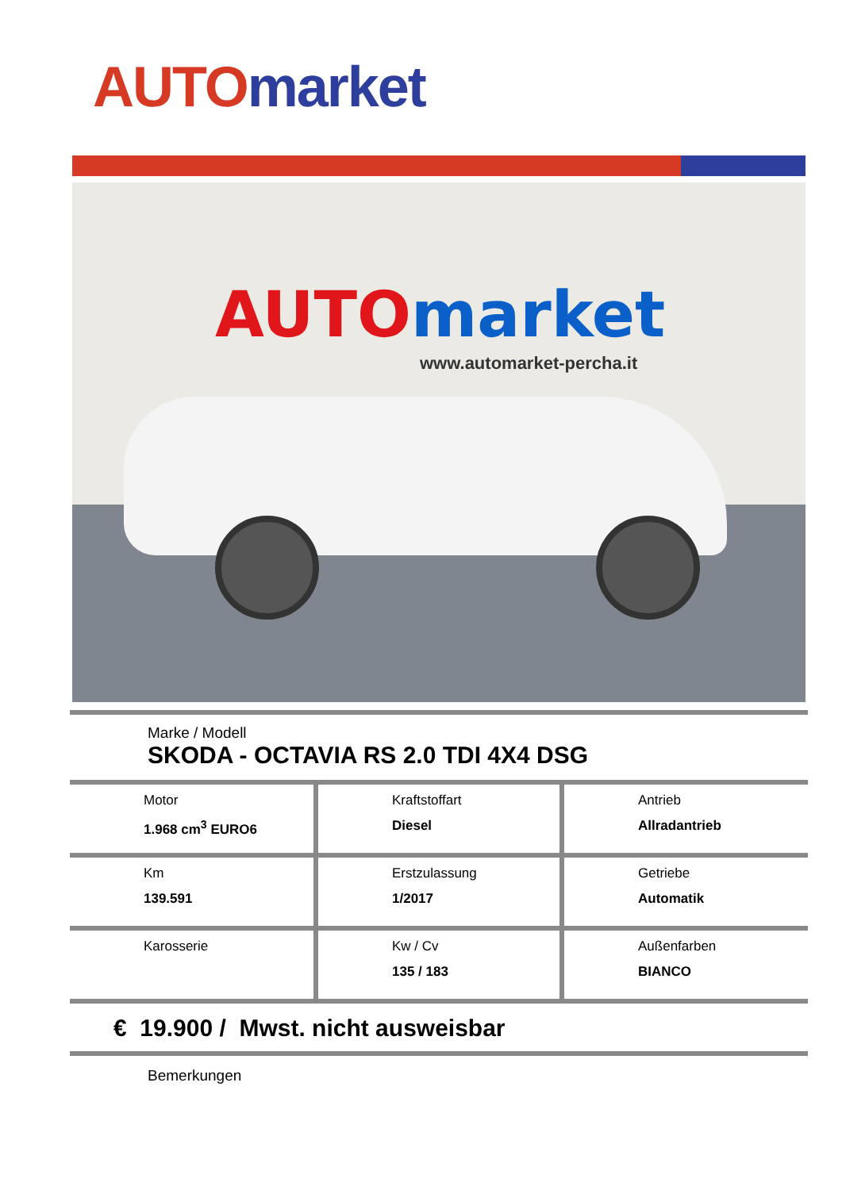AUTO market
AUTO market
www.automarket-percha.it
Marke / Modell
SKODA - OCTAVIA RS 2.0 TDI 4X4 DSG
| Motor 1.968 cm<sup>3</sup> EURO6 | Kraftstoffart Diesel | Antrieb Allradantrieb |
| Km 139.591 | Erstzulassung 1/2017 | Getriebe Automatik |
| Karosserie | Kw / Cv 135 / 183 | Außenfarben BIANCO |
€ 19.900 / Mwst. nicht ausweisbar
Bemerkungen